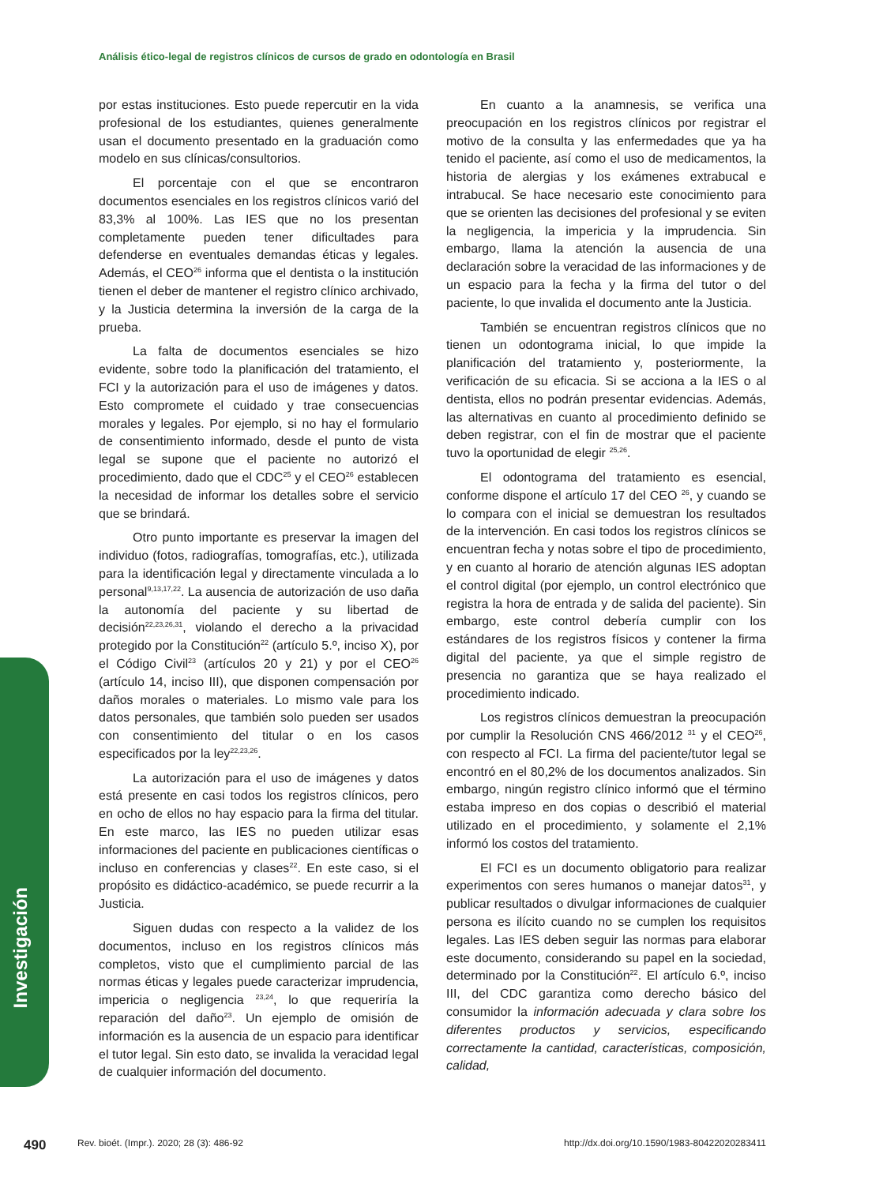Análisis ético-legal de registros clínicos de cursos de grado en odontología en Brasil
por estas instituciones. Esto puede repercutir en la vida profesional de los estudiantes, quienes generalmente usan el documento presentado en la graduación como modelo en sus clínicas/consultorios.
El porcentaje con el que se encontraron documentos esenciales en los registros clínicos varió del 83,3% al 100%. Las IES que no los presentan completamente pueden tener dificultades para defenderse en eventuales demandas éticas y legales. Además, el CEO<sup>26</sup> informa que el dentista o la institución tienen el deber de mantener el registro clínico archivado, y la Justicia determina la inversión de la carga de la prueba.
La falta de documentos esenciales se hizo evidente, sobre todo la planificación del tratamiento, el FCI y la autorización para el uso de imágenes y datos. Esto compromete el cuidado y trae consecuencias morales y legales. Por ejemplo, si no hay el formulario de consentimiento informado, desde el punto de vista legal se supone que el paciente no autorizó el procedimiento, dado que el CDC<sup>25</sup> y el CEO<sup>26</sup> establecen la necesidad de informar los detalles sobre el servicio que se brindará.
Otro punto importante es preservar la imagen del individuo (fotos, radiografías, tomografías, etc.), utilizada para la identificación legal y directamente vinculada a lo personal<sup>9,13,17,22</sup>. La ausencia de autorización de uso daña la autonomía del paciente y su libertad de decisión<sup>22,23,26,31</sup>, violando el derecho a la privacidad protegido por la Constitución<sup>22</sup> (artículo 5.º, inciso X), por el Código Civil<sup>23</sup> (artículos 20 y 21) y por el CEO<sup>26</sup> (artículo 14, inciso III), que disponen compensación por daños morales o materiales. Lo mismo vale para los datos personales, que también solo pueden ser usados con consentimiento del titular o en los casos especificados por la ley<sup>22,23,26</sup>.
La autorización para el uso de imágenes y datos está presente en casi todos los registros clínicos, pero en ocho de ellos no hay espacio para la firma del titular. En este marco, las IES no pueden utilizar esas informaciones del paciente en publicaciones científicas o incluso en conferencias y clases<sup>22</sup>. En este caso, si el propósito es didáctico-académico, se puede recurrir a la Justicia.
Siguen dudas con respecto a la validez de los documentos, incluso en los registros clínicos más completos, visto que el cumplimiento parcial de las normas éticas y legales puede caracterizar imprudencia, impericia o negligencia <sup>23,24</sup>, lo que requeriría la reparación del daño<sup>23</sup>. Un ejemplo de omisión de información es la ausencia de un espacio para identificar el tutor legal. Sin esto dato, se invalida la veracidad legal de cualquier información del documento.
En cuanto a la anamnesis, se verifica una preocupación en los registros clínicos por registrar el motivo de la consulta y las enfermedades que ya ha tenido el paciente, así como el uso de medicamentos, la historia de alergias y los exámenes extrabucal e intrabucal. Se hace necesario este conocimiento para que se orienten las decisiones del profesional y se eviten la negligencia, la impericia y la imprudencia. Sin embargo, llama la atención la ausencia de una declaración sobre la veracidad de las informaciones y de un espacio para la fecha y la firma del tutor o del paciente, lo que invalida el documento ante la Justicia.
También se encuentran registros clínicos que no tienen un odontograma inicial, lo que impide la planificación del tratamiento y, posteriormente, la verificación de su eficacia. Si se acciona a la IES o al dentista, ellos no podrán presentar evidencias. Además, las alternativas en cuanto al procedimiento definido se deben registrar, con el fin de mostrar que el paciente tuvo la oportunidad de elegir <sup>25,26</sup>.
El odontograma del tratamiento es esencial, conforme dispone el artículo 17 del CEO <sup>26</sup>, y cuando se lo compara con el inicial se demuestran los resultados de la intervención. En casi todos los registros clínicos se encuentran fecha y notas sobre el tipo de procedimiento, y en cuanto al horario de atención algunas IES adoptan el control digital (por ejemplo, un control electrónico que registra la hora de entrada y de salida del paciente). Sin embargo, este control debería cumplir con los estándares de los registros físicos y contener la firma digital del paciente, ya que el simple registro de presencia no garantiza que se haya realizado el procedimiento indicado.
Los registros clínicos demuestran la preocupación por cumplir la Resolución CNS 466/2012 <sup>31</sup> y el CEO<sup>26</sup>, con respecto al FCI. La firma del paciente/tutor legal se encontró en el 80,2% de los documentos analizados. Sin embargo, ningún registro clínico informó que el término estaba impreso en dos copias o describió el material utilizado en el procedimiento, y solamente el 2,1% informó los costos del tratamiento.
El FCI es un documento obligatorio para realizar experimentos con seres humanos o manejar datos<sup>31</sup>, y publicar resultados o divulgar informaciones de cualquier persona es ilícito cuando no se cumplen los requisitos legales. Las IES deben seguir las normas para elaborar este documento, considerando su papel en la sociedad, determinado por la Constitución<sup>22</sup>. El artículo 6.º, inciso III, del CDC garantiza como derecho básico del consumidor la información adecuada y clara sobre los diferentes productos y servicios, especificando correctamente la cantidad, características, composición, calidad,
Investigación
490 Rev. bioét. (Impr.). 2020; 28 (3): 486-92 http://dx.doi.org/10.1590/1983-80422020283411